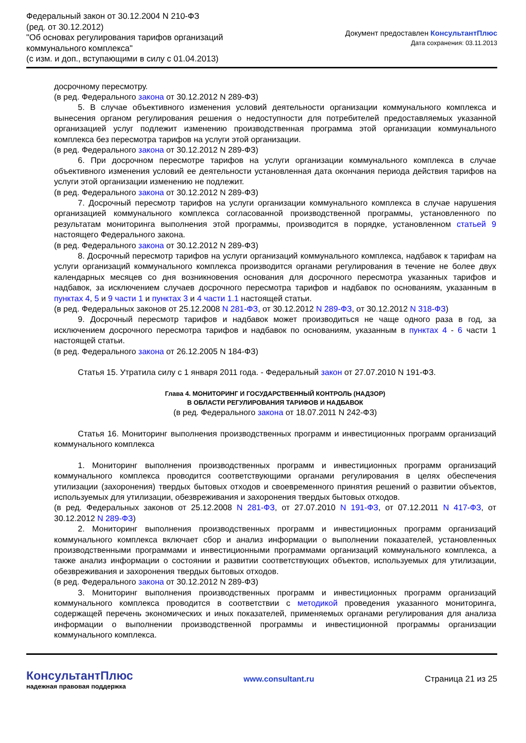Федеральный закон от 30.12.2004 N 210-ФЗ
(ред. от 30.12.2012)
"Об основах регулирования тарифов организаций
коммунального комплекса"
(с изм. и доп., вступающими в силу с 01.04.2013)
Документ предоставлен КонсультантПлюс
Дата сохранения: 03.11.2013
досрочному пересмотру.
(в ред. Федерального закона от 30.12.2012 N 289-ФЗ)
5. В случае объективного изменения условий деятельности организации коммунального комплекса и вынесения органом регулирования решения о недоступности для потребителей предоставляемых указанной организацией услуг подлежит изменению производственная программа этой организации коммунального комплекса без пересмотра тарифов на услуги этой организации.
(в ред. Федерального закона от 30.12.2012 N 289-ФЗ)
6. При досрочном пересмотре тарифов на услуги организации коммунального комплекса в случае объективного изменения условий ее деятельности установленная дата окончания периода действия тарифов на услуги этой организации изменению не подлежит.
(в ред. Федерального закона от 30.12.2012 N 289-ФЗ)
7. Досрочный пересмотр тарифов на услуги организации коммунального комплекса в случае нарушения организацией коммунального комплекса согласованной производственной программы, установленного по результатам мониторинга выполнения этой программы, производится в порядке, установленном статьей 9 настоящего Федерального закона.
(в ред. Федерального закона от 30.12.2012 N 289-ФЗ)
8. Досрочный пересмотр тарифов на услуги организаций коммунального комплекса, надбавок к тарифам на услуги организаций коммунального комплекса производится органами регулирования в течение не более двух календарных месяцев со дня возникновения основания для досрочного пересмотра указанных тарифов и надбавок, за исключением случаев досрочного пересмотра тарифов и надбавок по основаниям, указанным в пунктах 4, 5 и 9 части 1 и пунктах 3 и 4 части 1.1 настоящей статьи.
(в ред. Федеральных законов от 25.12.2008 N 281-ФЗ, от 30.12.2012 N 289-ФЗ, от 30.12.2012 N 318-ФЗ)
9. Досрочный пересмотр тарифов и надбавок может производиться не чаще одного раза в год, за исключением досрочного пересмотра тарифов и надбавок по основаниям, указанным в пунктах 4 - 6 части 1 настоящей статьи.
(в ред. Федерального закона от 26.12.2005 N 184-ФЗ)
Статья 15. Утратила силу с 1 января 2011 года. - Федеральный закон от 27.07.2010 N 191-ФЗ.
Глава 4. МОНИТОРИНГ И ГОСУДАРСТВЕННЫЙ КОНТРОЛЬ (НАДЗОР)
В ОБЛАСТИ РЕГУЛИРОВАНИЯ ТАРИФОВ И НАДБАВОК
(в ред. Федерального закона от 18.07.2011 N 242-ФЗ)
Статья 16. Мониторинг выполнения производственных программ и инвестиционных программ организаций коммунального комплекса
1. Мониторинг выполнения производственных программ и инвестиционных программ организаций коммунального комплекса проводится соответствующими органами регулирования в целях обеспечения утилизации (захоронения) твердых бытовых отходов и своевременного принятия решений о развитии объектов, используемых для утилизации, обезвреживания и захоронения твердых бытовых отходов.
(в ред. Федеральных законов от 25.12.2008 N 281-ФЗ, от 27.07.2010 N 191-ФЗ, от 07.12.2011 N 417-ФЗ, от 30.12.2012 N 289-ФЗ)
2. Мониторинг выполнения производственных программ и инвестиционных программ организаций коммунального комплекса включает сбор и анализ информации о выполнении показателей, установленных производственными программами и инвестиционными программами организаций коммунального комплекса, а также анализ информации о состоянии и развитии соответствующих объектов, используемых для утилизации, обезвреживания и захоронения твердых бытовых отходов.
(в ред. Федерального закона от 30.12.2012 N 289-ФЗ)
3. Мониторинг выполнения производственных программ и инвестиционных программ организаций коммунального комплекса проводится в соответствии с методикой проведения указанного мониторинга, содержащей перечень экономических и иных показателей, применяемых органами регулирования для анализа информации о выполнении производственной программы и инвестиционной программы организации коммунального комплекса.
КонсультантПлюс
надежная правовая поддержка
www.consultant.ru Страница 21 из 25